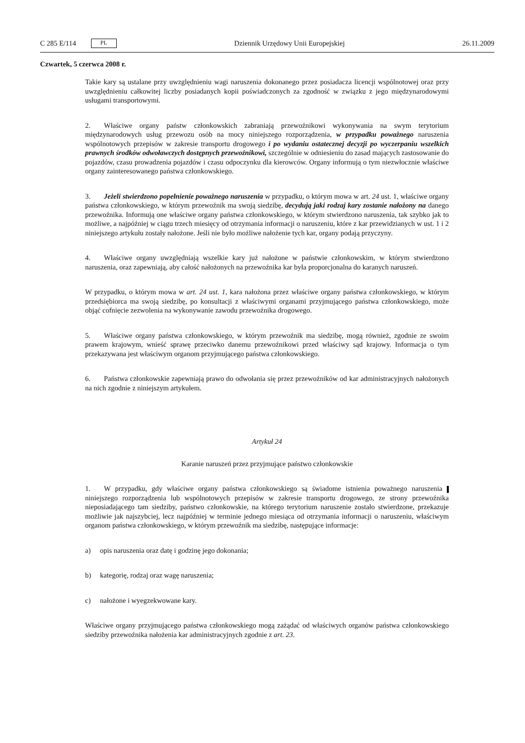C 285 E/114 PL
Dziennik Urzędowy Unii Europejskiej 26.11.2009
Czwartek, 5 czerwca 2008 r.
Takie kary są ustalane przy uwzględnieniu wagi naruszenia dokonanego przez posiadacza licencji wspólnotowej oraz przy uwzględnieniu całkowitej liczby posiadanych kopii poświadczonych za zgodność w związku z jego międzynarodowymi usługami transportowymi.
2. Właściwe organy państw członkowskich zabraniają przewoźnikowi wykonywania na swym terytorium międzynarodowych usług przewozu osób na mocy niniejszego rozporządzenia, w przypadku poważnego naruszenia wspólnotowych przepisów w zakresie transportu drogowego i po wydaniu ostatecznej decyzji po wyczerpaniu wszelkich prawnych środków odwoławczych dostępnych przewoźnikowi, szczególnie w odniesieniu do zasad mających zastosowanie do pojazdów, czasu prowadzenia pojazdów i czasu odpoczynku dla kierowców. Organy informują o tym niezwłocznie właściwe organy zainteresowanego państwa członkowskiego.
3. Jeżeli stwierdzono popełnienie poważnego naruszenia w przypadku, o którym mowa w art. 24 ust. 1, właściwe organy państwa członkowskiego, w którym przewoźnik ma swoją siedzibę, decydują jaki rodzaj kary zostanie nałożony na danego przewoźnika. Informują one właściwe organy państwa członkowskiego, w którym stwierdzono naruszenia, tak szybko jak to możliwe, a najpóźniej w ciągu trzech miesięcy od otrzymania informacji o naruszeniu, które z kar przewidzianych w ust. 1 i 2 niniejszego artykułu zostały nałożone. Jeśli nie było możliwe nałożenie tych kar, organy podają przyczyny.
4. Właściwe organy uwzględniają wszelkie kary już nałożone w państwie członkowskim, w którym stwierdzono naruszenia, oraz zapewniają, aby całość nałożonych na przewoźnika kar była proporcjonalna do karanych naruszeń.
W przypadku, o którym mowa w art. 24 ust. 1, kara nałożona przez właściwe organy państwa członkowskiego, w którym przedsiębiorca ma swoją siedzibę, po konsultacji z właściwymi organami przyjmującego państwa członkowskiego, może objąć cofnięcie zezwolenia na wykonywanie zawodu przewoźnika drogowego.
5. Właściwe organy państwa członkowskiego, w którym przewoźnik ma siedzibę, mogą również, zgodnie ze swoim prawem krajowym, wnieść sprawę przeciwko danemu przewoźnikowi przed właściwy sąd krajowy. Informacja o tym przekazywana jest właściwym organom przyjmującego państwa członkowskiego.
6. Państwa członkowskie zapewniają prawo do odwołania się przez przewoźników od kar administracyjnych nałożonych na nich zgodnie z niniejszym artykułem.
Artykuł 24
Karanie naruszeń przez przyjmujące państwo członkowskie
1. W przypadku, gdy właściwe organy państwa członkowskiego są świadome istnienia poważnego naruszenia niniejszego rozporządzenia lub wspólnotowych przepisów w zakresie transportu drogowego, ze strony przewoźnika nieposiadającego tam siedziby, państwo członkowskie, na którego terytorium naruszenie zostało stwierdzone, przekazuje możliwie jak najszybciej, lecz najpóźniej w terminie jednego miesiąca od otrzymania informacji o naruszeniu, właściwym organom państwa członkowskiego, w którym przewoźnik ma siedzibę, następujące informacje:
a) opis naruszenia oraz datę i godzinę jego dokonania;
b) kategorię, rodzaj oraz wagę naruszenia;
c) nałożone i wyegzekwowane kary.
Właściwe organy przyjmującego państwa członkowskiego mogą zażądać od właściwych organów państwa członkowskiego siedziby przewoźnika nałożenia kar administracyjnych zgodnie z art. 23.